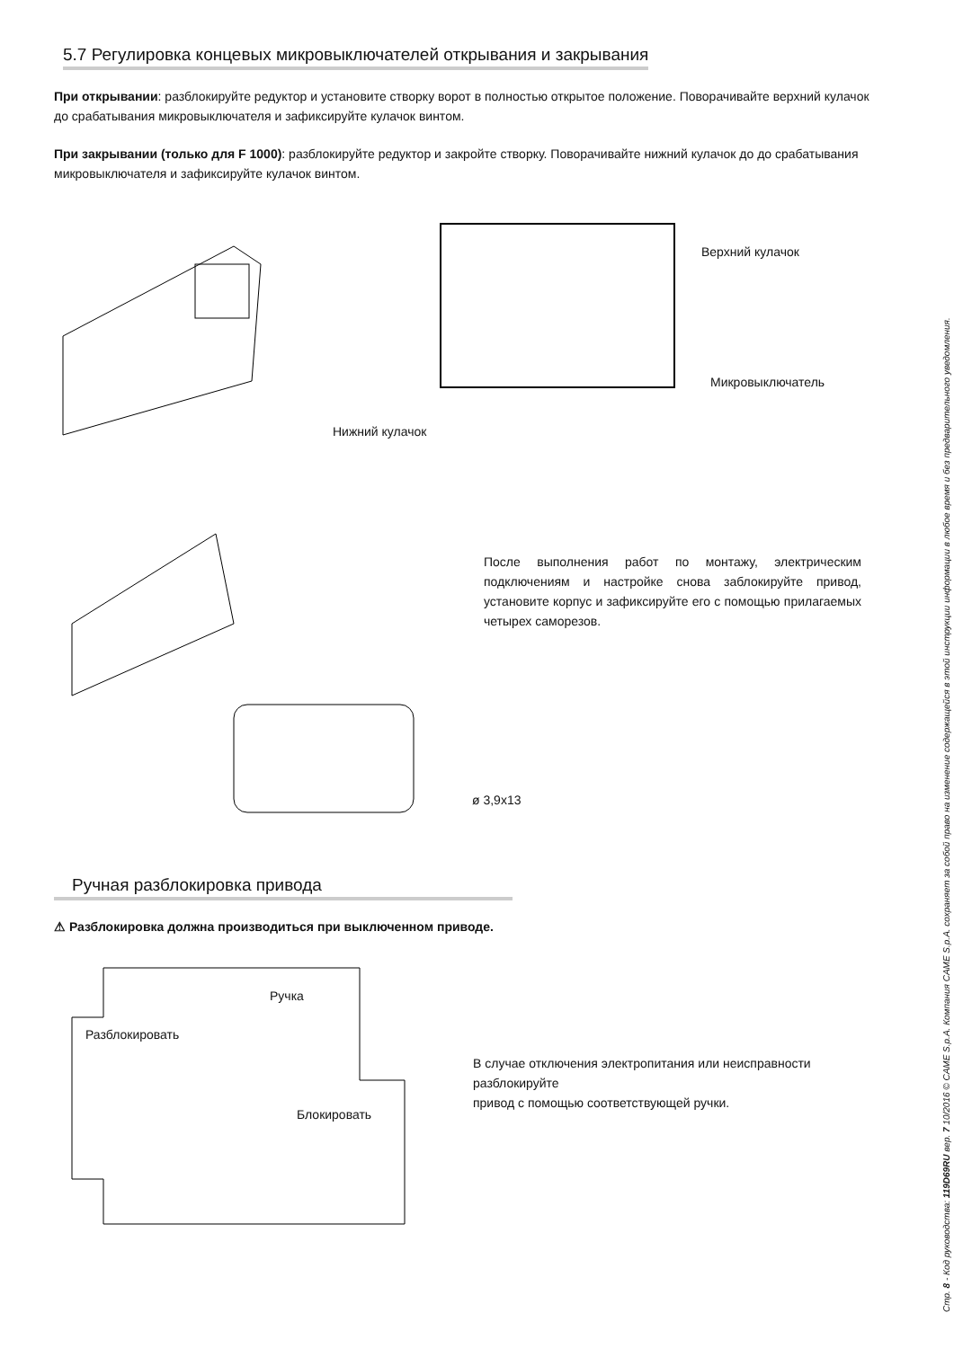5.7 Регулировка концевых микровыключателей открывания и закрывания
При открывании: разблокируйте редуктор и установите створку ворот в полностью открытое положение. Поворачивайте верхний кулачок до срабатывания микровыключателя и зафиксируйте кулачок винтом.
При закрывании (только для F 1000): разблокируйте редуктор и закройте створку. Поворачивайте нижний кулачок до до срабатывания микровыключателя и зафиксируйте кулачок винтом.
Верхний кулачок
Микровыключатель
Нижний кулачок
После выполнения работ по монтажу, электрическим подключениям и настройке снова заблокируйте привод, установите корпус и зафиксируйте его с помощью прилагаемых четырех саморезов.
ø 3,9x13
Ручная разблокировка привода
⚠ Разблокировка должна производиться при выключенном приводе.
Ручка
Разблокировать
Блокировать
В случае отключения электропитания или неисправности разблокируйте
привод с помощью соответствующей ручки.
Стр. 8 - Код руководства: 119D69RU вер. 7 10/2016 © CAME S.p.A. Компания CAME S.p.A. сохраняет за собой право на изменение содержащейся в этой инструкции информации в любое время и без предварительного уведомления.